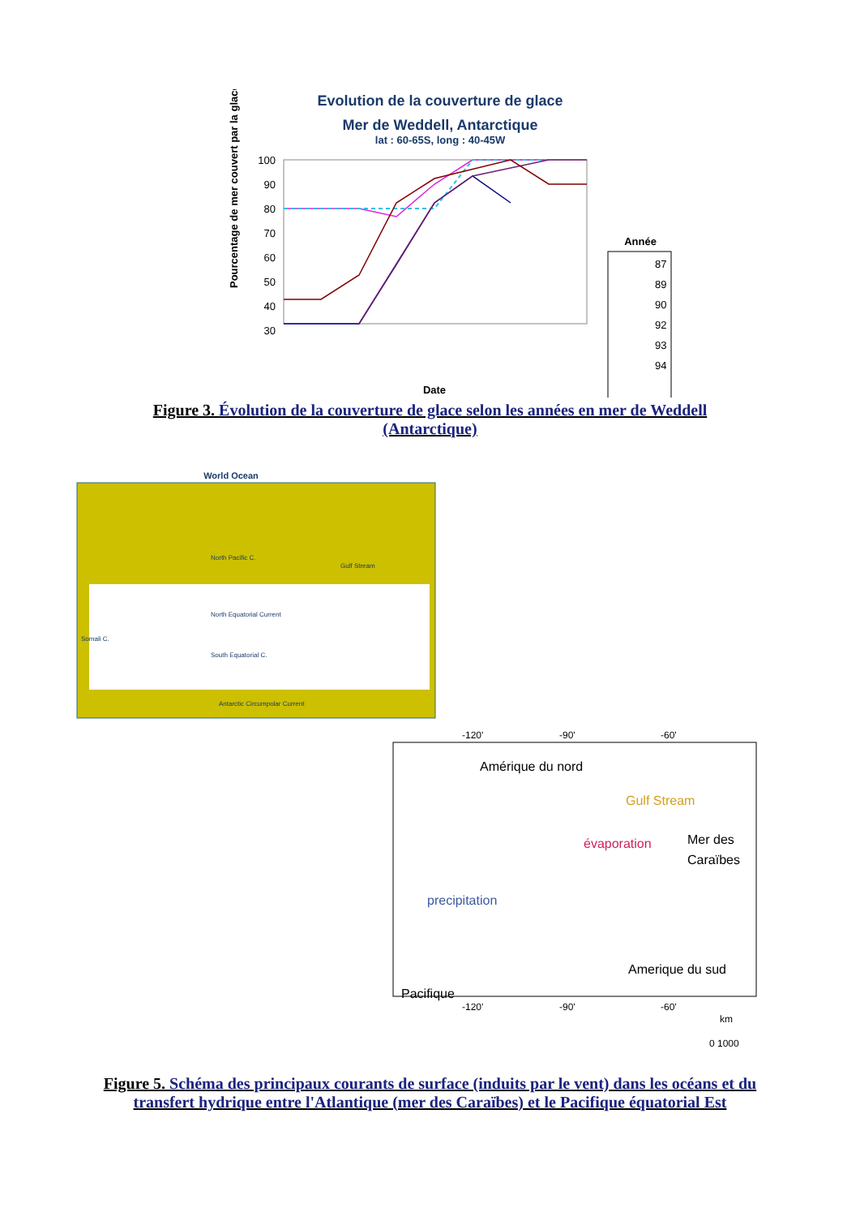Evolution de la couverture de glace
Mer de Weddell, Antarctique
lat : 60-65S, long : 40-45W
100
90
80
70
60
50
40
30
Pourcentage de mer couvert par la glace
Date
Année
87
89
90
92
93
94
Figure 3. Évolution de la couverture de glace selon les années en mer de Weddell (Antarctique)
World Ocean
North Pacific C.
North Equatorial Current
South Equatorial C.
Antarctic Circumpolar Current
Gulf Stream
Somali C.
-120'
-90'
-60'
Amérique du nord
Gulf Stream
évaporation
Mer des
Caraïbes
precipitation
Amerique du sud
Pacifique
-120'
-90'
-60'
km
0 1000
Figure 5. Schéma des principaux courants de surface (induits par le vent) dans les océans et du transfert hydrique entre l'Atlantique (mer des Caraïbes) et le Pacifique équatorial Est